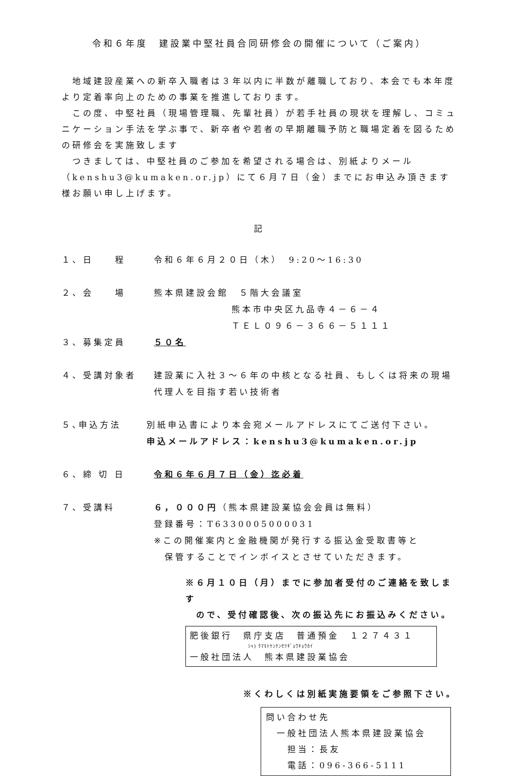令和６年度　建設業中堅社員合同研修会の開催について（ご案内）
　地域建設産業への新卒入職者は３年以内に半数が離職しており、本会でも本年度より定着率向上のための事業を推進しております。
　この度、中堅社員（現場管理職、先輩社員）が若手社員の現状を理解し、コミュニケーション手法を学ぶ事で、新卒者や若者の早期離職予防と職場定着を図るための研修会を実施致します
　つきましては、中堅社員のご参加を希望される場合は、別紙よりメール（kenshu3@kumaken.or.jp）にて６月７日（金）までにお申込み頂きます様お願い申し上げます。
記
１、日　　程 令和６年６月２０日（木）　9:20～16:30
２、会　　場 熊本県建設会館　５階大会議室
熊本市中央区九品寺４－６－４
ＴＥＬ０９６－３６６－５１１１
３、募集定員 ５０名
４、受講対象者 建設業に入社３～６年の中核となる社員、もしくは将来の現場代理人を目指す若い技術者
５､申込方法 別紙申込書により本会宛メールアドレスにてご送付下さい。
申込メールアドレス：kenshu3@kumaken.or.jp
６、締 切 日 令和６年６月７日（金）迄必着
７、受講料 ６，０００円（熊本県建設業協会会員は無料）
登録番号：T6330005000031
※この開催案内と金融機関が発行する振込金受取書等と
　保管することでインボイスとさせていただきます。
※６月１０日（月）までに参加者受付のご連絡を致します
　ので、受付確認後、次の振込先にお振込みください。
肥後銀行　県庁支店　普通預金　１２７４３１
ｼｬ) ｸﾏﾓﾄｹﾝｹﾝｾﾂｷﾞｮｳｷｮｳｶｲ
一般社団法人　熊本県建設業協会
※くわしくは別紙実施要領をご参照下さい。
問い合わせ先
　一般社団法人熊本県建設業協会
　　担当：長友
　　電話：096-366-5111